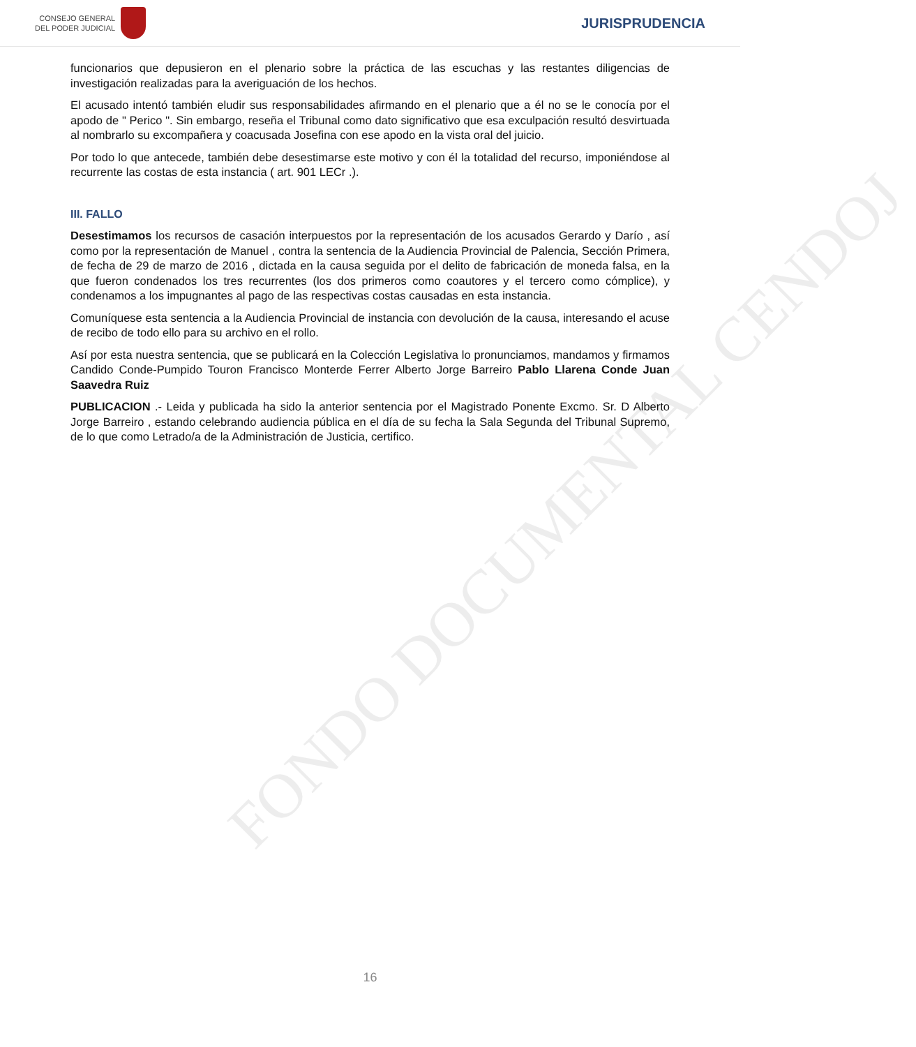CONSEJO GENERAL
DEL PODER JUDICIAL
JURISPRUDENCIA
FONDO DOCUMENTAL CENDOJ
funcionarios que depusieron en el plenario sobre la práctica de las escuchas y las restantes diligencias de investigación realizadas para la averiguación de los hechos.
El acusado intentó también eludir sus responsabilidades afirmando en el plenario que a él no se le conocía por el apodo de " Perico ". Sin embargo, reseña el Tribunal como dato significativo que esa exculpación resultó desvirtuada al nombrarlo su excompañera y coacusada Josefina con ese apodo en la vista oral del juicio.
Por todo lo que antecede, también debe desestimarse este motivo y con él la totalidad del recurso, imponiéndose al recurrente las costas de esta instancia ( art. 901 LECr .).
III. FALLO
Desestimamos los recursos de casación interpuestos por la representación de los acusados Gerardo y Darío , así como por la representación de Manuel , contra la sentencia de la Audiencia Provincial de Palencia, Sección Primera, de fecha de 29 de marzo de 2016 , dictada en la causa seguida por el delito de fabricación de moneda falsa, en la que fueron condenados los tres recurrentes (los dos primeros como coautores y el tercero como cómplice), y condenamos a los impugnantes al pago de las respectivas costas causadas en esta instancia.
Comuníquese esta sentencia a la Audiencia Provincial de instancia con devolución de la causa, interesando el acuse de recibo de todo ello para su archivo en el rollo.
Así por esta nuestra sentencia, que se publicará en la Colección Legislativa lo pronunciamos, mandamos y firmamos Candido Conde-Pumpido Touron Francisco Monterde Ferrer Alberto Jorge Barreiro Pablo Llarena Conde Juan Saavedra Ruiz
PUBLICACION .- Leida y publicada ha sido la anterior sentencia por el Magistrado Ponente Excmo. Sr. D Alberto Jorge Barreiro , estando celebrando audiencia pública en el día de su fecha la Sala Segunda del Tribunal Supremo, de lo que como Letrado/a de la Administración de Justicia, certifico.
16